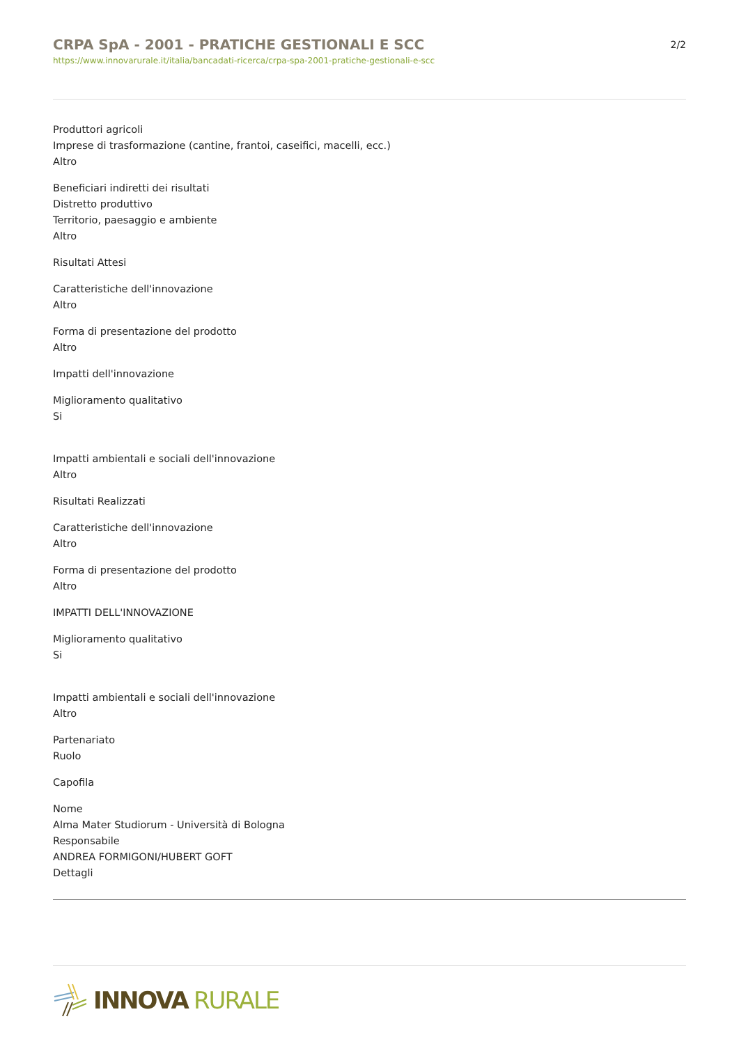CRPA SpA - 2001 - PRATICHE GESTIONALI E SCC
https://www.innovarurale.it/italia/bancadati-ricerca/crpa-spa-2001-pratiche-gestionali-e-scc
2/2
Produttori agricoli
Imprese di trasformazione (cantine, frantoi, caseifici, macelli, ecc.)
Altro
Beneficiari indiretti dei risultati
Distretto produttivo
Territorio, paesaggio e ambiente
Altro
Risultati Attesi
Caratteristiche dell'innovazione
Altro
Forma di presentazione del prodotto
Altro
Impatti dell'innovazione
Miglioramento qualitativo
Si
Impatti ambientali e sociali dell'innovazione
Altro
Risultati Realizzati
Caratteristiche dell'innovazione
Altro
Forma di presentazione del prodotto
Altro
IMPATTI DELL'INNOVAZIONE
Miglioramento qualitativo
Si
Impatti ambientali e sociali dell'innovazione
Altro
Partenariato
Ruolo
Capofila
Nome
Alma Mater Studiorum - Università di Bologna
Responsabile
ANDREA FORMIGONI/HUBERT GOFT
Dettagli
INNOVA RURALE